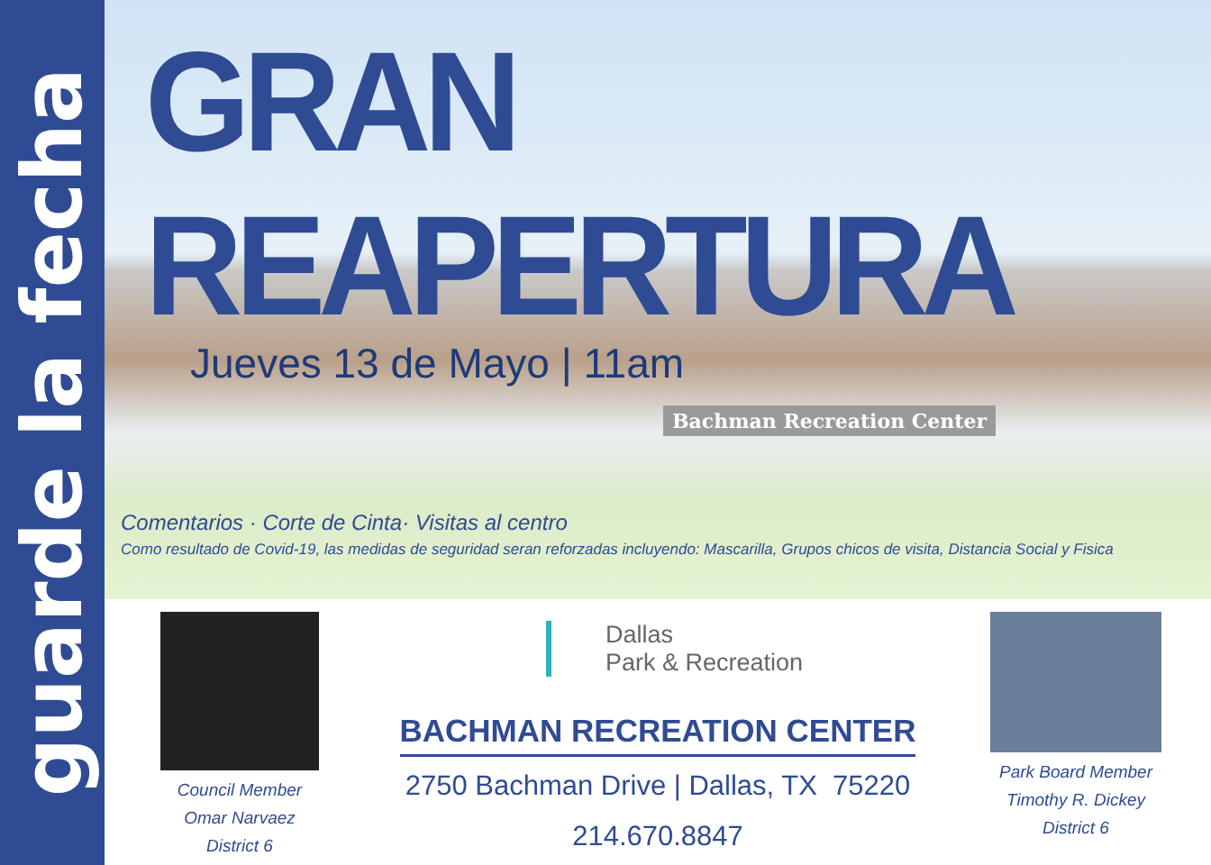guarde la fecha
GRAN REAPERTURA
Jueves 13 de Mayo | 11am
Bachman Recreation Center
Comentarios · Corte de Cinta· Visitas al centro
Como resultado de Covid-19, las medidas de seguridad seran reforzadas incluyendo: Mascarilla, Grupos chicos de visita, Distancia Social y Fisica
Council Member
Omar Narvaez
District 6
Dallas
Park & Recreation
BACHMAN RECREATION CENTER
2750 Bachman Drive | Dallas, TX 75220
214.670.8847
Park Board Member
Timothy R. Dickey
District 6